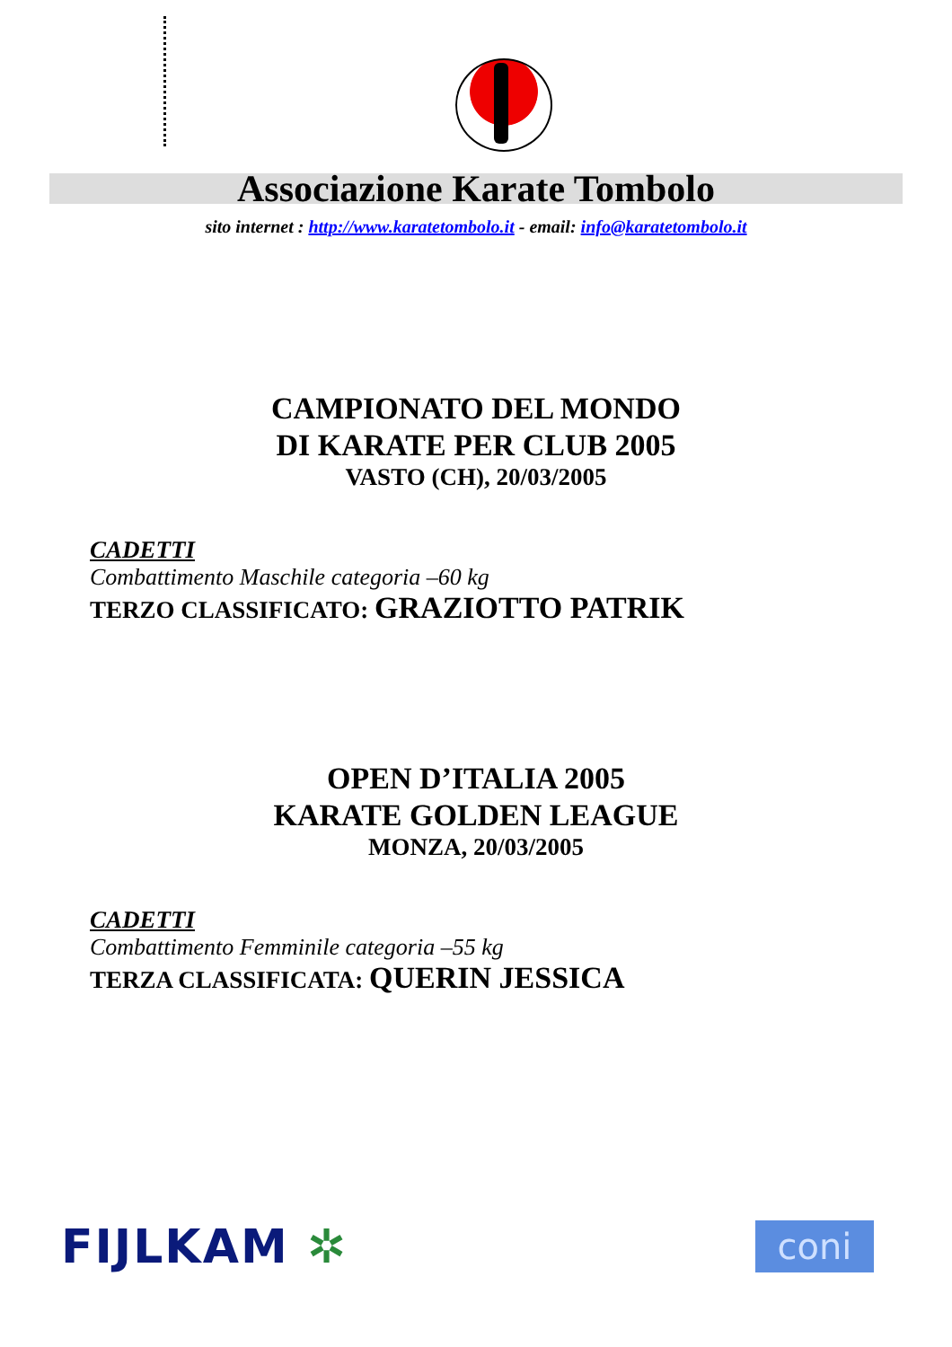Associazione Karate Tombolo
sito internet : http://www.karatetombolo.it - email: info@karatetombolo.it
CAMPIONATO DEL MONDO
DI KARATE PER CLUB 2005
VASTO (CH), 20/03/2005
CADETTI
Combattimento Maschile categoria –60 kg
TERZO CLASSIFICATO: GRAZIOTTO PATRIK
OPEN D’ITALIA 2005
KARATE GOLDEN LEAGUE
MONZA, 20/03/2005
CADETTI
Combattimento Femminile categoria –55 kg
TERZA CLASSIFICATA: QUERIN JESSICA
FIJLKAM ✲
coni